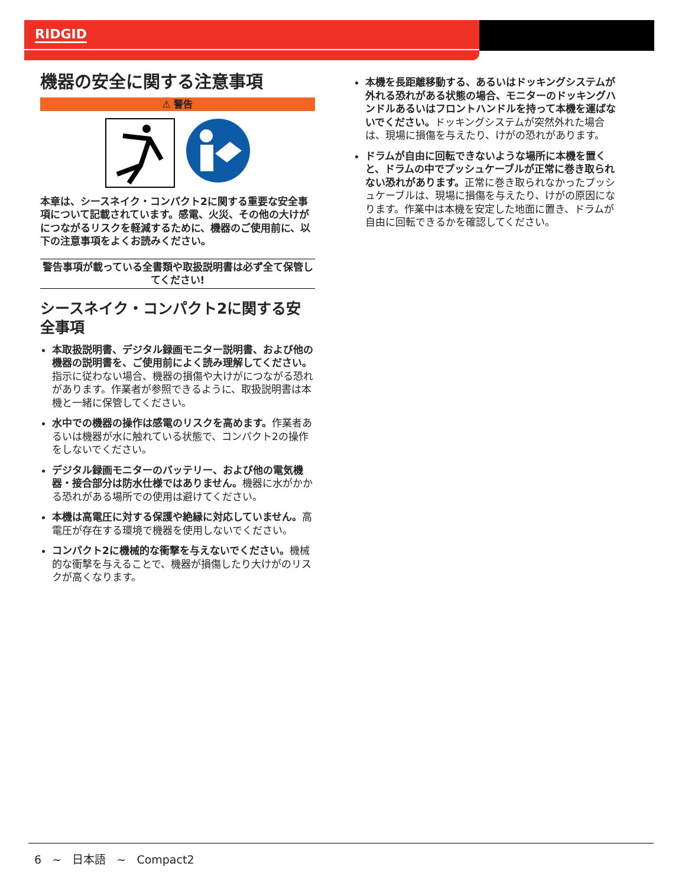RIDGID
機器の安全に関する注意事項
⚠ 警告
本章は、シースネイク・コンパクト2に関する重要な安全事項について記載されています。感電、火災、その他の大けがにつながるリスクを軽減するために、機器のご使用前に、以下の注意事項をよくお読みください。
警告事項が載っている全書類や取扱説明書は必ず全て保管してください!
シースネイク・コンパクト2に関する安全事項
本取扱説明書、デジタル録画モニター説明書、および他の機器の説明書を、ご使用前によく読み理解してください。指示に従わない場合、機器の損傷や大けがにつながる恐れがあります。作業者が参照できるように、取扱説明書は本機と一緒に保管してください。
水中での機器の操作は感電のリスクを高めます。作業者あるいは機器が水に触れている状態で、コンパクト2の操作をしないでください。
デジタル録画モニターのバッテリー、および他の電気機器・接合部分は防水仕様ではありません。機器に水がかかる恐れがある場所での使用は避けてください。
本機は高電圧に対する保護や絶縁に対応していません。高電圧が存在する環境で機器を使用しないでください。
コンパクト2に機械的な衝撃を与えないでください。機械的な衝撃を与えることで、機器が損傷したり大けがのリスクが高くなります。
本機を長距離移動する、あるいはドッキングシステムが外れる恐れがある状態の場合、モニターのドッキングハンドルあるいはフロントハンドルを持って本機を運ばないでください。ドッキングシステムが突然外れた場合は、現場に損傷を与えたり、けがの恐れがあります。
ドラムが自由に回転できないような場所に本機を置くと、ドラムの中でプッシュケーブルが正常に巻き取られない恐れがあります。正常に巻き取られなかったプッシュケーブルは、現場に損傷を与えたり、けがの原因になります。作業中は本機を安定した地面に置き、ドラムが自由に回転できるかを確認してください。
6 ~ 日本語 ~ Compact2